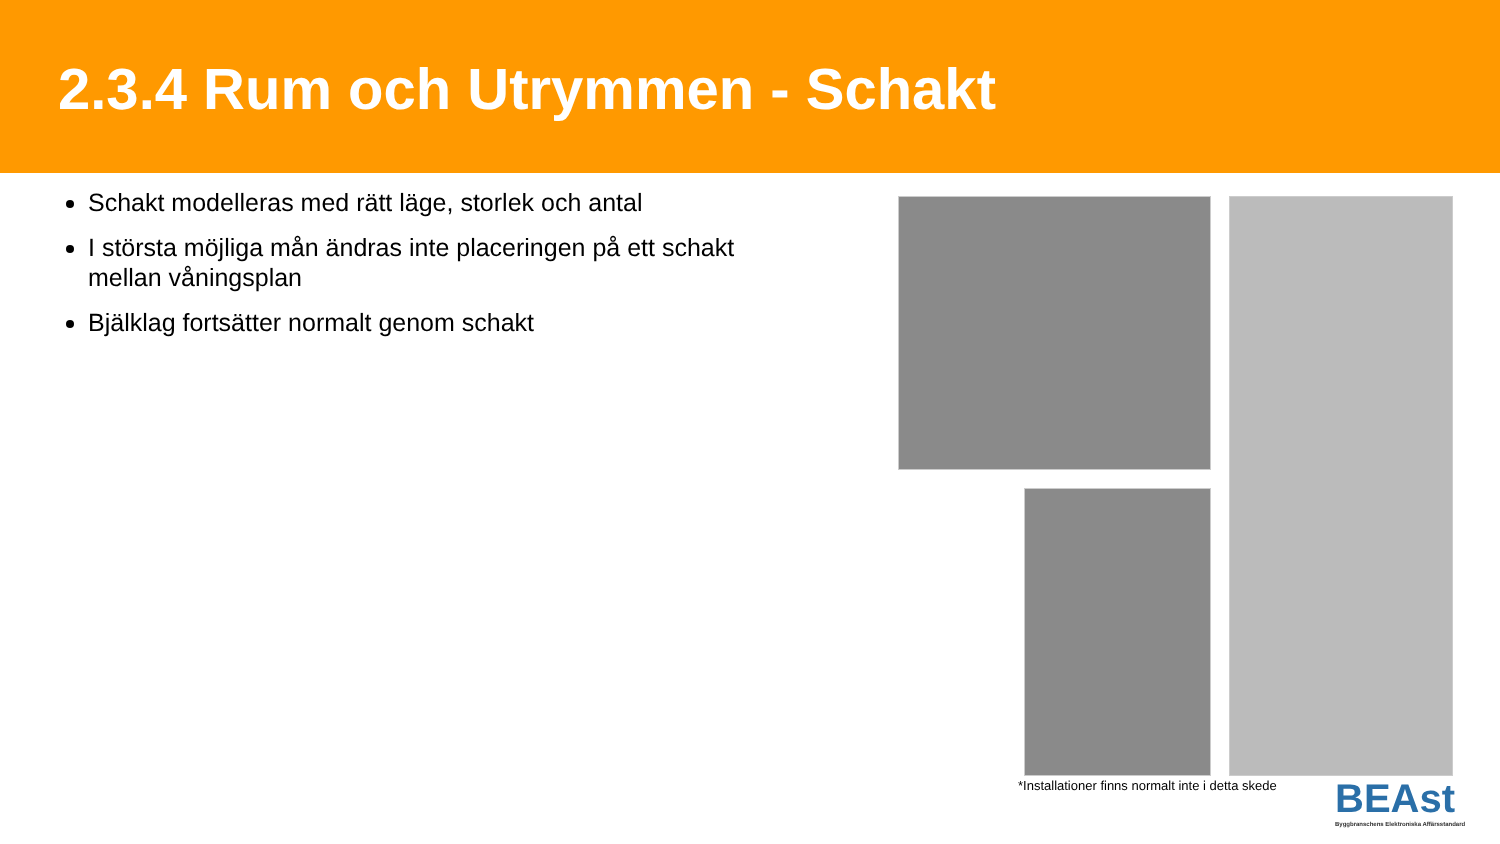2.3.4 Rum och Utrymmen - Schakt
Schakt modelleras med rätt läge, storlek och antal
I största möjliga mån ändras inte placeringen på ett schakt mellan våningsplan
Bjälklag fortsätter normalt genom schakt
*Installationer finns normalt inte i detta skede
BEAst
Byggbranschens Elektroniska Affärsstandard